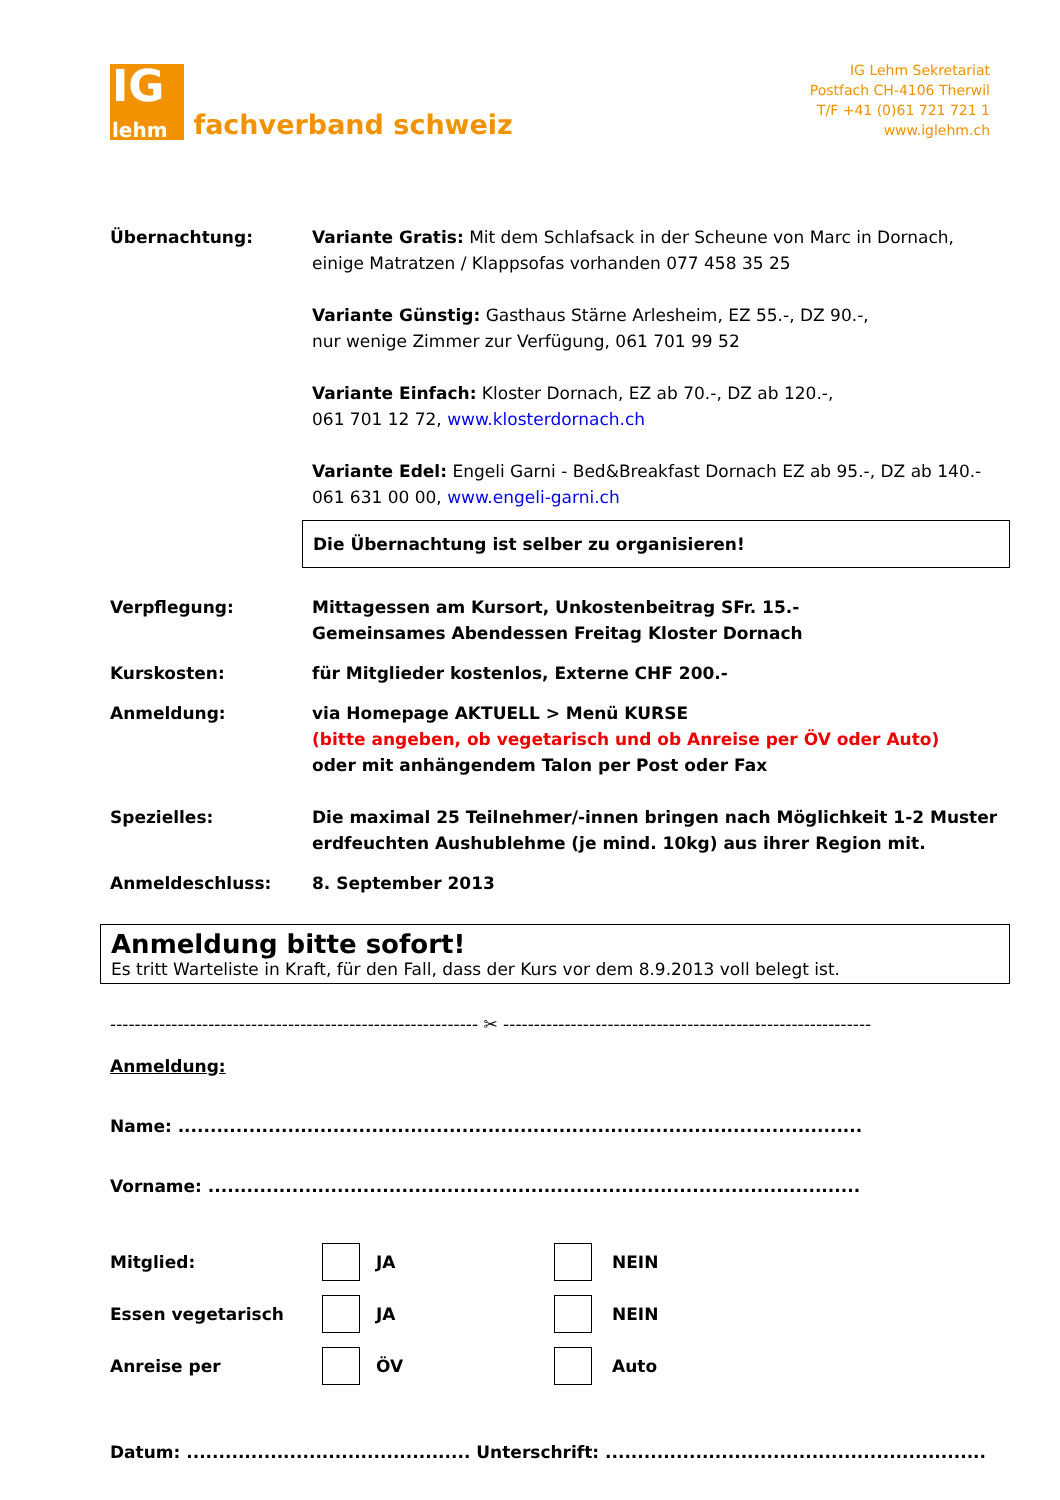IG
lehm
fachverband schweiz
IG Lehm Sekretariat
Postfach CH-4106 Therwil
T/F +41 (0)61 721 721 1
www.iglehm.ch
Übernachtung: Variante Gratis: Mit dem Schlafsack in der Scheune von Marc in Dornach, einige Matratzen / Klappsofas vorhanden 077 458 35 25
Variante Günstig: Gasthaus Stärne Arlesheim, EZ 55.-, DZ 90.-,
nur wenige Zimmer zur Verfügung, 061 701 99 52
Variante Einfach: Kloster Dornach, EZ ab 70.-, DZ ab 120.-,
061 701 12 72, www.klosterdornach.ch
Variante Edel: Engeli Garni - Bed&Breakfast Dornach EZ ab 95.-, DZ ab 140.- 061 631 00 00, www.engeli-garni.ch
Die Übernachtung ist selber zu organisieren!
Verpflegung: Mittagessen am Kursort, Unkostenbeitrag SFr. 15.-
Gemeinsames Abendessen Freitag Kloster Dornach
Kurskosten: für Mitglieder kostenlos, Externe CHF 200.-
Anmeldung: via Homepage AKTUELL > Menü KURSE
(bitte angeben, ob vegetarisch und ob Anreise per ÖV oder Auto)
oder mit anhängendem Talon per Post oder Fax
Spezielles: Die maximal 25 Teilnehmer/-innen bringen nach Möglichkeit 1-2 Muster erdfeuchten Aushublehme (je mind. 10kg) aus ihrer Region mit.
Anmeldeschluss: 8. September 2013
Anmeldung bitte sofort!
Es tritt Warteliste in Kraft, für den Fall, dass der Kurs vor dem 8.9.2013 voll belegt ist.
------------------------------------------------------------ ✂ ------------------------------------------------------------
Anmeldung:
Name: ..........................................................................................................
Vorname: .....................................................................................................
Mitglied: JA NEIN
Essen vegetarisch JA NEIN
Anreise per ÖV Auto
Datum: ............................................ Unterschrift: ...........................................................